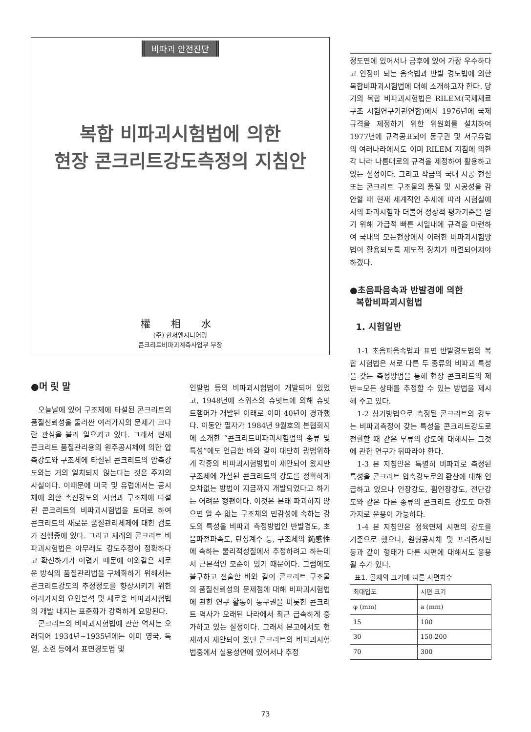비파괴 안전진단
복합 비파괴시험법에 의한
현장 콘크리트강도측정의 지침안
權 相 水
(주) 한서엔지니어링
콘크리트비파괴계측사업부 부장
●머 릿 말
오늘날에 있어 구조체에 타설된 콘크리트의 품질신뢰성을 둘러싼 여러가지의 문제가 크다란 관심을 불러 일으키고 있다. 그래서 현재 콘크리트 품질관리용의 원주공시체에 의한 압축강도와 구조체에 타설된 콘크리트의 압축강도와는 거의 일치되지 않는다는 것은 주지의 사실이다. 이때문에 미국 및 유럽에서는 공시체에 의한 촉진강도의 시험과 구조체에 타설된 콘크리트의 비파괴시험법을 토대로 하여 콘크리트의 새로운 품질관리체제에 대한 검토가 진행중에 있다. 그리고 재래의 콘크리트 비파괴시험법은 아무래도 강도추정이 정확하다고 확신하기가 어렵기 때문에 이와같은 새로운 방식의 품질관리법을 구체화하기 위해서는 콘크리트강도의 추정정도를 향상시키기 위한 여러가지의 요인분석 및 새로운 비파괴시험법의 개발 내지는 표준화가 강력하게 요망된다.
콘크리트의 비파괴시험법에 관한 역사는 오래되어 1934년~1935년에는 이미 영국, 독일, 소련 등에서 표면경도법 및
인발법 등의 비파괴시험법이 개발되어 있었고, 1948년에 스위스의 슈밋트에 의해 슈밋트햄머가 개발된 이래로 이미 40년이 경과했다. 이동안 필자가 1984년 9월호의 본협회지에 소개한 “콘크리트비파괴시험법의 종류 및 특성”에도 언급한 바와 같이 대단히 광범위하게 각종의 비파괴시험방법이 제안되어 왔지만 구조체에 가설된 콘크리트의 강도를 정확하게 오차없는 방법이 지금까지 개발되었다고 하기는 어려운 형편이다. 이것은 본래 파괴하지 않으면 알 수 없는 구조체의 민감성에 속하는 강도의 특성을 비파괴 측정방법인 반발경도, 초음파전파속도, 탄성계수 등, 구조체의 鈍感性에 속하는 물리적성질에서 추정하려고 하는데서 근본적인 모순이 있기 때문이다. 그럼에도 불구하고 전술한 바와 같이 콘크리트 구조물의 품질신뢰성의 문제점에 대해 비파괴시험법에 관한 연구 활동이 동구권을 비롯한 콘크리트 역사가 오래된 나라에서 최근 급속하게 증가하고 있는 실정이다. 그래서 본고에서도 현재까지 제안되어 왔던 콘크리트의 비파괴시험법중에서 실용성면에 있어서나 추정
정도면에 있어서나 금후에 있어 가장 우수하다고 인정이 되는 음속법과 반발 경도법에 의한 복합비파괴시험법에 대해 소개하고자 한다. 당기의 복합 비파괴시험법은 RILEM(국제재료구조 시험연구기관연합)에서 1976년에 국제규격을 제정하기 위한 위원회를 설치하여 1977년에 규격공표되어 동구권 및 서구유럽의 여러나라에서도 이미 RILEM 지침에 의한 각 나라 나름대로의 규격을 제정하여 활용하고 있는 실정이다. 그리고 작금의 국내 시공 현실 또는 콘크리트 구조물의 품질 및 시공성을 감안할 때 현재 세계적인 추세에 따라 시험실에서의 파괴시험과 더불어 정상적 평가기준을 얻기 위해 가급적 빠른 시일내에 규격을 마련하여 국내의 모든현장에서 이러한 비파괴시험방법이 활용되도록 제도적 장치가 마련되어져야 하겠다.
●초음파음속과 반발경에 의한
복합비파괴시험법
1. 시험일반
1-1 초음파음속법과 표면 반발경도법의 복합 시험법은 서로 다른 두 종류의 비파괴 특성을 갖는 측정방법을 통해 현장 콘크리트의 제반=모든 상태를 추정할 수 있는 방법을 제시해 주고 있다.
1-2 상기방법으로 측정된 콘크리트의 강도는 비파괴측정이 갖는 특성을 콘크리트강도로 전환할 때 같은 부류의 강도에 대해서는 그것에 관한 연구가 뒤따라야 한다.
1-3 본 지침안은 특별히 비파괴로 측정된 특성을 콘크리트 압축강도로의 환산에 대해 언급하고 있으나 인장강도, 휨인장강도, 전단강도와 같은 다른 종류의 콘크리트 강도도 마찬가지로 운용이 가능하다.
1-4 본 지침안은 정육면체 시편의 강도를 기준으로 했으나, 원형공시체 및 프리즘시편 등과 같이 형태가 다른 시편에 대해서도 응용될 수가 있다.
표1. 골재의 크기에 따른 시편치수
| 최대입도 | 시편 크기 |
| --- | --- |
| φ (mm) | a (mm) |
| 15 | 100 |
| 30 | 150-200 |
| 70 | 300 |
73